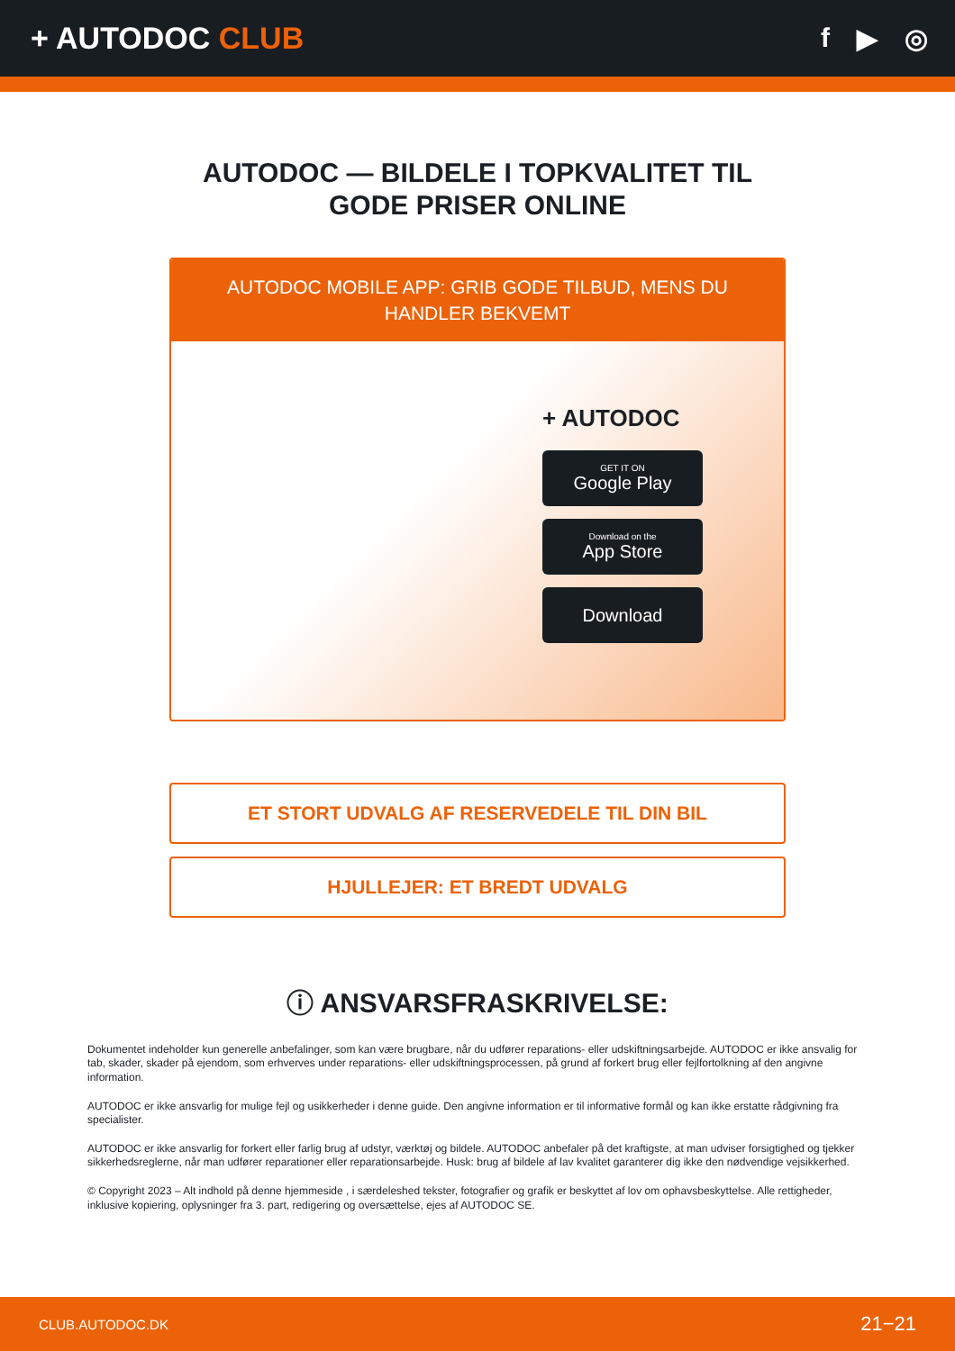+ AUTODOC CLUB f ▶ ◎
AUTODOC — BILDELE I TOPKVALITET TIL GODE PRISER ONLINE
AUTODOC MOBILE APP: GRIB GODE TILBUD, MENS DU HANDLER BEKVEMT
+ AUTODOC
GET IT ON
Google Play
Download on the
App Store
Download
ET STORT UDVALG AF RESERVEDELE TIL DIN BIL
HJULLEJER: ET BREDT UDVALG
ⓘ ANSVARSFRASKRIVELSE:
Dokumentet indeholder kun generelle anbefalinger, som kan være brugbare, når du udfører reparations- eller udskiftningsarbejde. AUTODOC er ikke ansvalig for tab, skader, skader på ejendom, som erhverves under reparations- eller udskiftningsprocessen, på grund af forkert brug eller fejlfortolkning af den angivne information.
AUTODOC er ikke ansvarlig for mulige fejl og usikkerheder i denne guide. Den angivne information er til informative formål og kan ikke erstatte rådgivning fra specialister.
AUTODOC er ikke ansvarlig for forkert eller farlig brug af udstyr, værktøj og bildele. AUTODOC anbefaler på det kraftigste, at man udviser forsigtighed og tjekker sikkerhedsreglerne, når man udfører reparationer eller reparationsarbejde. Husk: brug af bildele af lav kvalitet garanterer dig ikke den nødvendige vejsikkerhed.
© Copyright 2023 – Alt indhold på denne hjemmeside , i særdeleshed tekster, fotografier og grafik er beskyttet af lov om ophavsbeskyttelse. Alle rettigheder, inklusive kopiering, oplysninger fra 3. part, redigering og oversættelse, ejes af AUTODOC SE.
CLUB.AUTODOC.DK 21−21